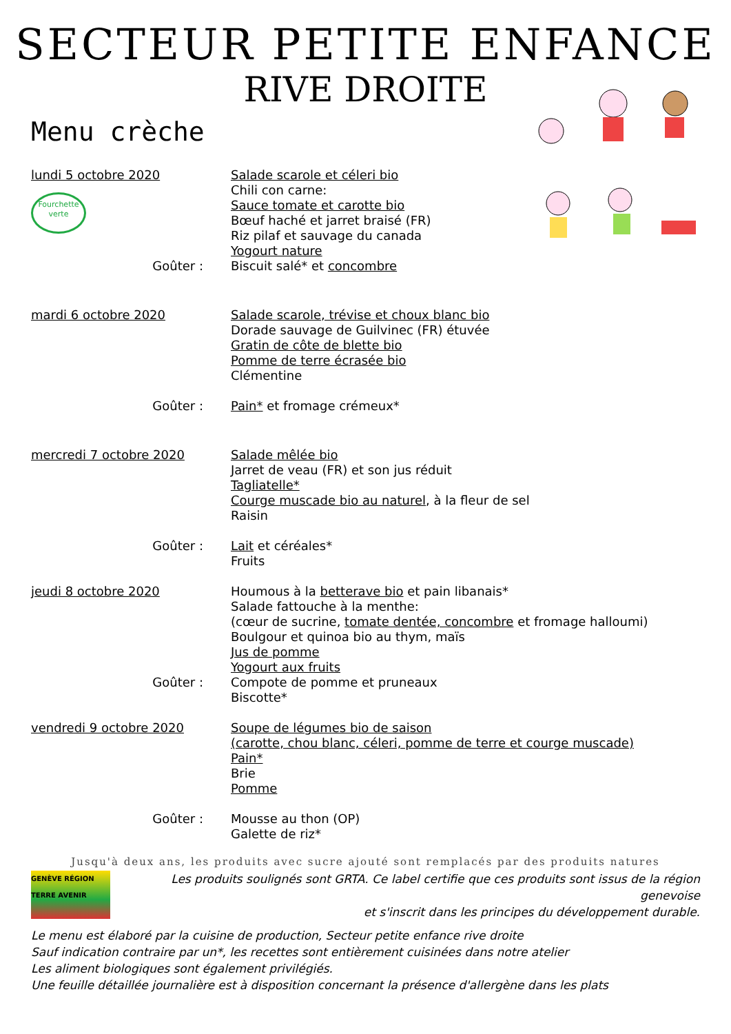SECTEUR PETITE ENFANCE
RIVE DROITE
Menu crèche
lundi 5 octobre 2020
Fourchette verte
Salade scarole et céleri bio
Chili con carne:
Sauce tomate et carotte bio
Bœuf haché et jarret braisé (FR)
Riz pilaf et sauvage du canada
Yogourt nature
Goûter : Biscuit salé* et concombre
mardi 6 octobre 2020 Salade scarole, trévise et choux blanc bio
Dorade sauvage de Guilvinec (FR) étuvée
Gratin de côte de blette bio
Pomme de terre écrasée bio
Clémentine
Goûter : Pain* et fromage crémeux*
mercredi 7 octobre 2020 Salade mêlée bio
Jarret de veau (FR) et son jus réduit
Tagliatelle*
Courge muscade bio au naturel, à la fleur de sel
Raisin
Goûter :
Lait et céréales*
Fruits
jeudi 8 octobre 2020 Houmous à la betterave bio et pain libanais*
Salade fattouche à la menthe:
(cœur de sucrine, tomate dentée, concombre et fromage halloumi)
Boulgour et quinoa bio au thym, maïs
Jus de pomme
Yogourt aux fruits
Goûter :
Compote de pomme et pruneaux
Biscotte*
vendredi 9 octobre 2020 Soupe de légumes bio de saison
(carotte, chou blanc, céleri, pomme de terre et courge muscade)
Pain*
Brie
Pomme
Goûter :
Mousse au thon (OP)
Galette de riz*
Jusqu'à deux ans, les produits avec sucre ajouté sont remplacés par des produits natures
GENÈVE RÉGION TERRE AVENIR
Les produits soulignés sont GRTA. Ce label certifie que ces produits sont issus de la région genevoise
et s'inscrit dans les principes du développement durable.
Le menu est élaboré par la cuisine de production, Secteur petite enfance rive droite
Sauf indication contraire par un*, les recettes sont entièrement cuisinées dans notre atelier
Les aliment biologiques sont également privilégiés.
Une feuille détaillée journalière est à disposition concernant la présence d'allergène dans les plats